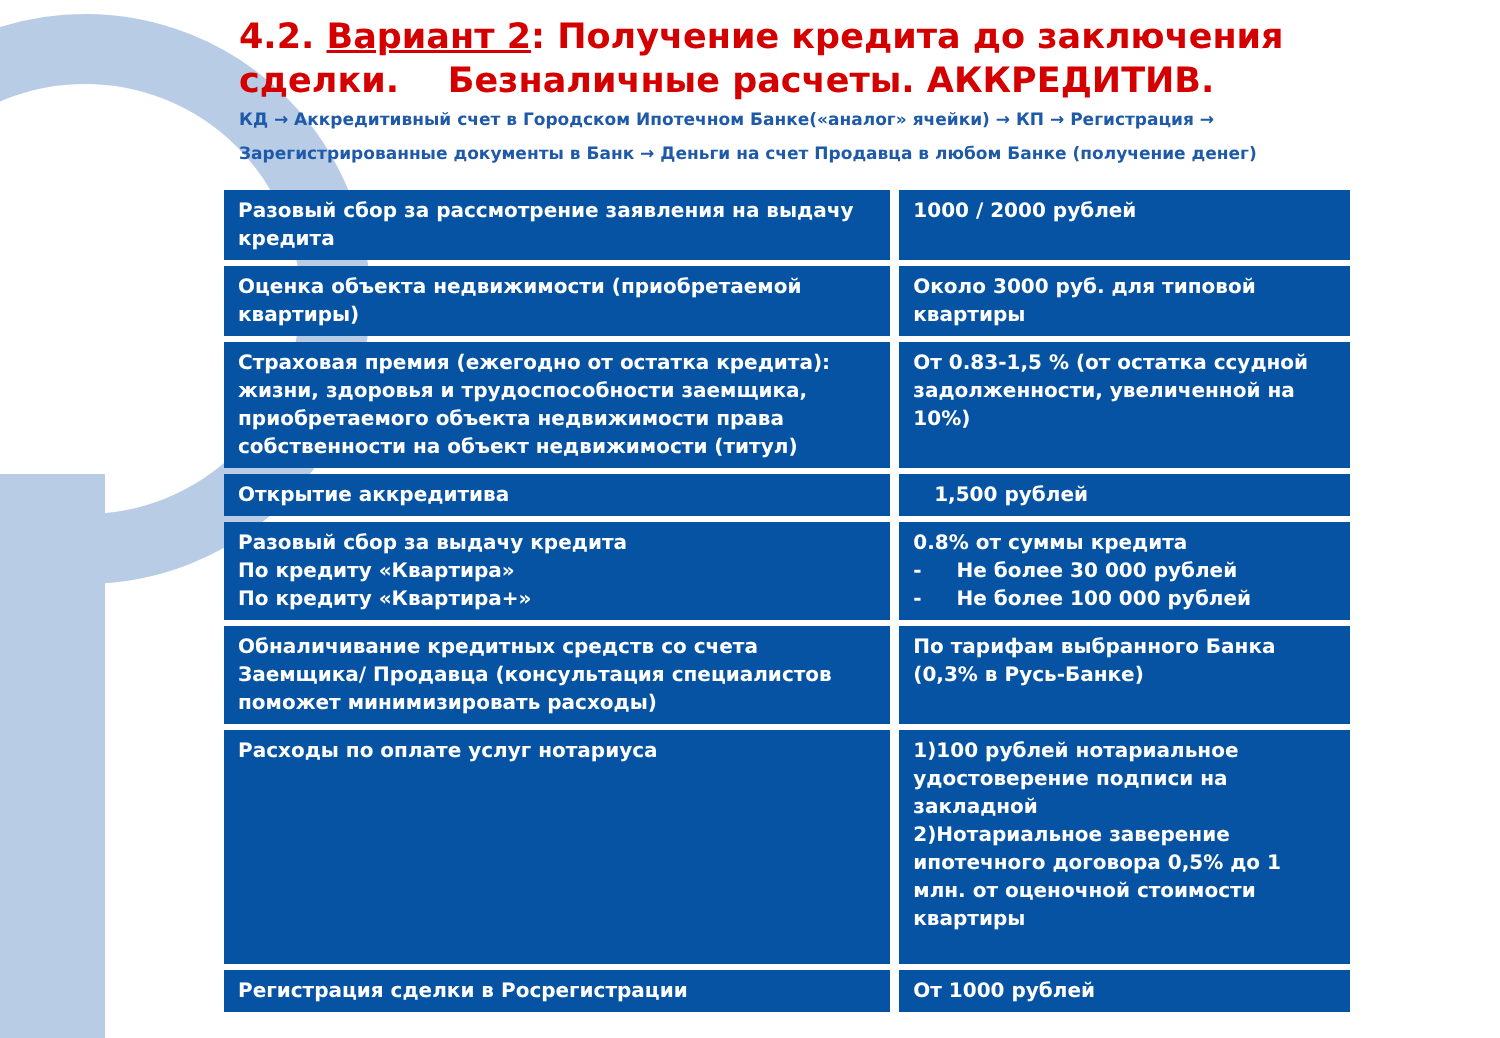4.2. Вариант 2: Получение кредита до заключения сделки. Безналичные расчеты. АККРЕДИТИВ.
КД → Аккредитивный счет в Городском Ипотечном Банке(«аналог» ячейки) → КП → Регистрация → Зарегистрированные документы в Банк → Деньги на счет Продавца в любом Банке (получение денег)
| Разовый сбор за рассмотрение заявления на выдачу кредита | 1000 / 2000 рублей |
| Оценка объекта недвижимости (приобретаемой квартиры) | Около 3000 руб. для типовой квартиры |
| Страховая премия (ежегодно от остатка кредита): жизни, здоровья и трудоспособности заемщика, приобретаемого объекта недвижимости права собственности на объект недвижимости (титул) | От 0.83-1,5 % (от остатка ссудной задолженности, увеличенной на 10%) |
| Открытие аккредитива | 1,500 рублей |
| Разовый сбор за выдачу кредита По кредиту «Квартира» По кредиту «Квартира+» | 0.8% от суммы кредита - Не более 30 000 рублей - Не более 100 000 рублей |
| Обналичивание кредитных средств со счета Заемщика/ Продавца (консультация специалистов поможет минимизировать расходы) | По тарифам выбранного Банка (0,3% в Русь-Банке) |
| Расходы по оплате услуг нотариуса | 1)100 рублей нотариальное удостоверение подписи на закладной 2)Нотариальное заверение ипотечного договора 0,5% до 1 млн. от оценочной стоимости квартиры |
| Регистрация сделки в Росрегистрации | От 1000 рублей |